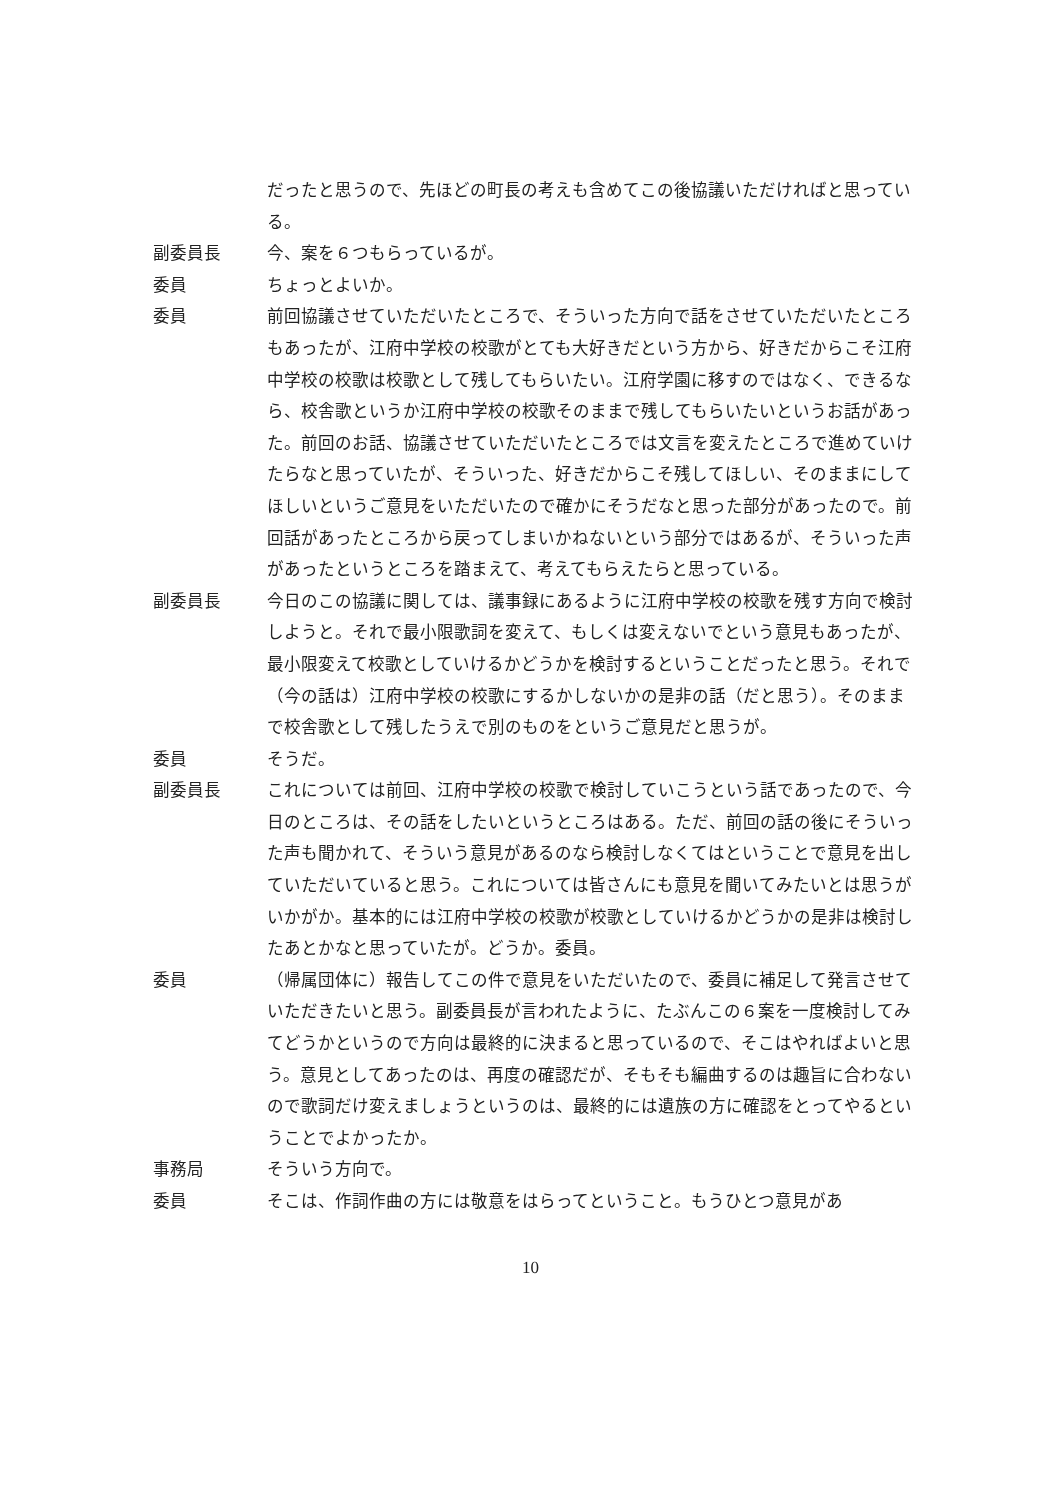だったと思うので、先ほどの町長の考えも含めてこの後協議いただければと思っている。
副委員長 今、案を６つもらっているが。
委員 ちょっとよいか。
委員 前回協議させていただいたところで、そういった方向で話をさせていただいたところもあったが、江府中学校の校歌がとても大好きだという方から、好きだからこそ江府中学校の校歌は校歌として残してもらいたい。江府学園に移すのではなく、できるなら、校舎歌というか江府中学校の校歌そのままで残してもらいたいというお話があった。前回のお話、協議させていただいたところでは文言を変えたところで進めていけたらなと思っていたが、そういった、好きだからこそ残してほしい、そのままにしてほしいというご意見をいただいたので確かにそうだなと思った部分があったので。前回話があったところから戻ってしまいかねないという部分ではあるが、そういった声があったというところを踏まえて、考えてもらえたらと思っている。
副委員長 今日のこの協議に関しては、議事録にあるように江府中学校の校歌を残す方向で検討しようと。それで最小限歌詞を変えて、もしくは変えないでという意見もあったが、最小限変えて校歌としていけるかどうかを検討するということだったと思う。それで（今の話は）江府中学校の校歌にするかしないかの是非の話（だと思う）。そのままで校舎歌として残したうえで別のものをというご意見だと思うが。
委員 そうだ。
副委員長 これについては前回、江府中学校の校歌で検討していこうという話であったので、今日のところは、その話をしたいというところはある。ただ、前回の話の後にそういった声も聞かれて、そういう意見があるのなら検討しなくてはということで意見を出していただいていると思う。これについては皆さんにも意見を聞いてみたいとは思うがいかがか。基本的には江府中学校の校歌が校歌としていけるかどうかの是非は検討したあとかなと思っていたが。どうか。委員。
委員 （帰属団体に）報告してこの件で意見をいただいたので、委員に補足して発言させていただきたいと思う。副委員長が言われたように、たぶんこの６案を一度検討してみてどうかというので方向は最終的に決まると思っているので、そこはやればよいと思う。意見としてあったのは、再度の確認だが、そもそも編曲するのは趣旨に合わないので歌詞だけ変えましょうというのは、最終的には遺族の方に確認をとってやるということでよかったか。
事務局 そういう方向で。
委員 そこは、作詞作曲の方には敬意をはらってということ。もうひとつ意見があ
10